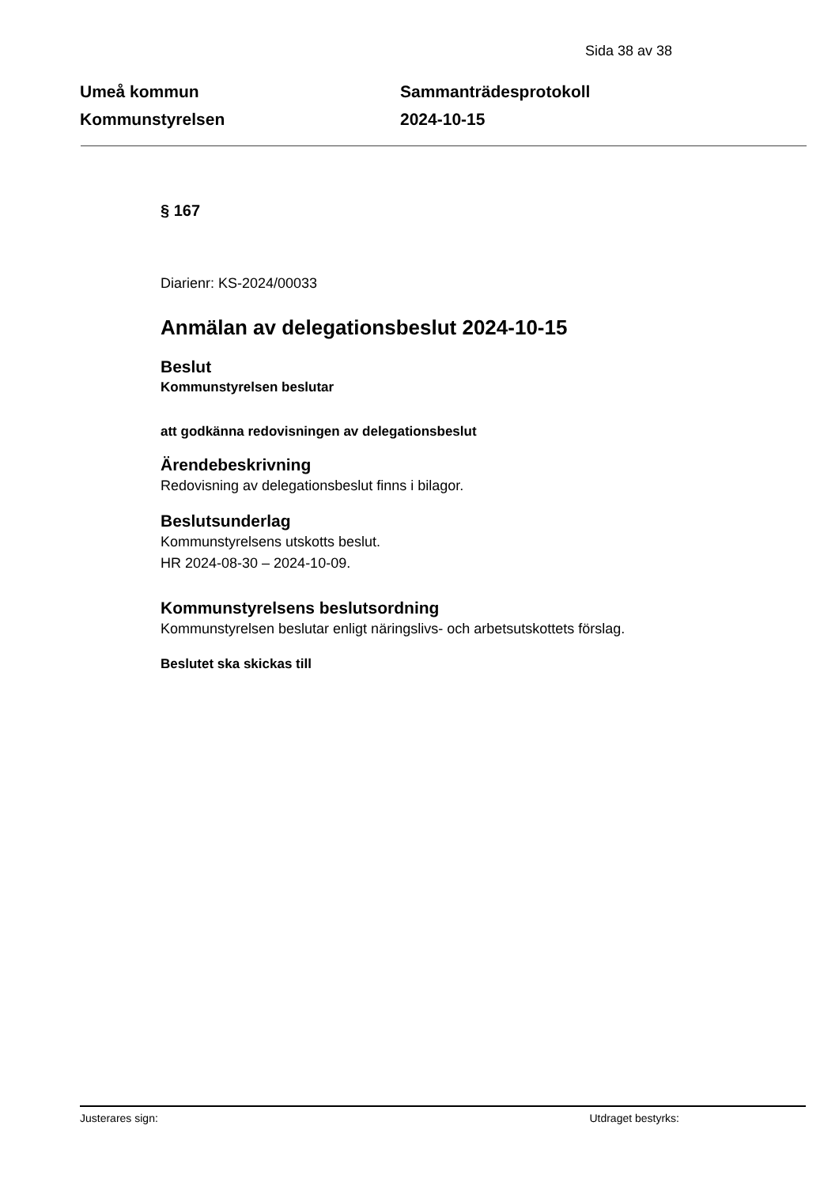Sida 38 av 38
Umeå kommun
Kommunstyrelsen
Sammanträdesprotokoll
2024-10-15
§ 167
Diarienr: KS-2024/00033
Anmälan av delegationsbeslut 2024-10-15
Beslut
Kommunstyrelsen beslutar
att godkänna redovisningen av delegationsbeslut
Ärendebeskrivning
Redovisning av delegationsbeslut finns i bilagor.
Beslutsunderlag
Kommunstyrelsens utskotts beslut.
HR 2024-08-30 – 2024-10-09.
Kommunstyrelsens beslutsordning
Kommunstyrelsen beslutar enligt näringslivs- och arbetsutskottets förslag.
Beslutet ska skickas till
Justerares sign: Utdraget bestyrks: